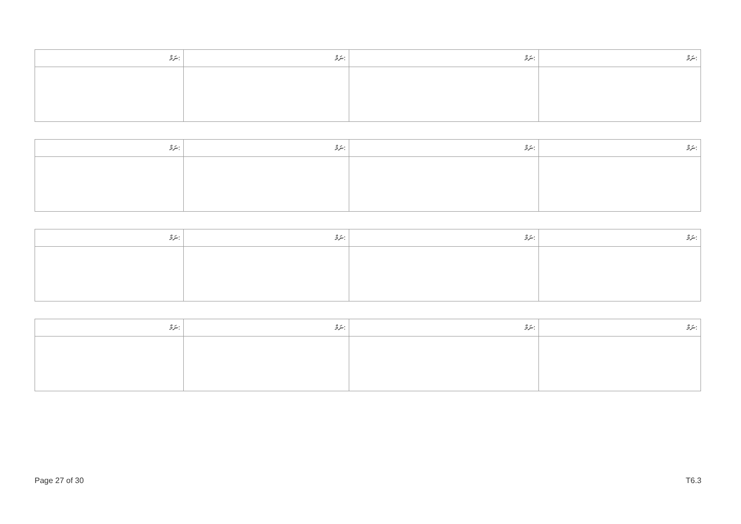| ނަމް: | ނަމް: | ނަމް: | ނަމް: |
| --- | --- | --- | --- |
| ނަމް: | ނަމް: | ނަމް: | ނަމް: |
| --- | --- | --- | --- |
| ނަމް: | ނަމް: | ނަމް: | ނަމް: |
| --- | --- | --- | --- |
| ނަމް: | ނަމް: | ނަމް: | ނަމް: |
| --- | --- | --- | --- |
Page 27 of 30 T6.3